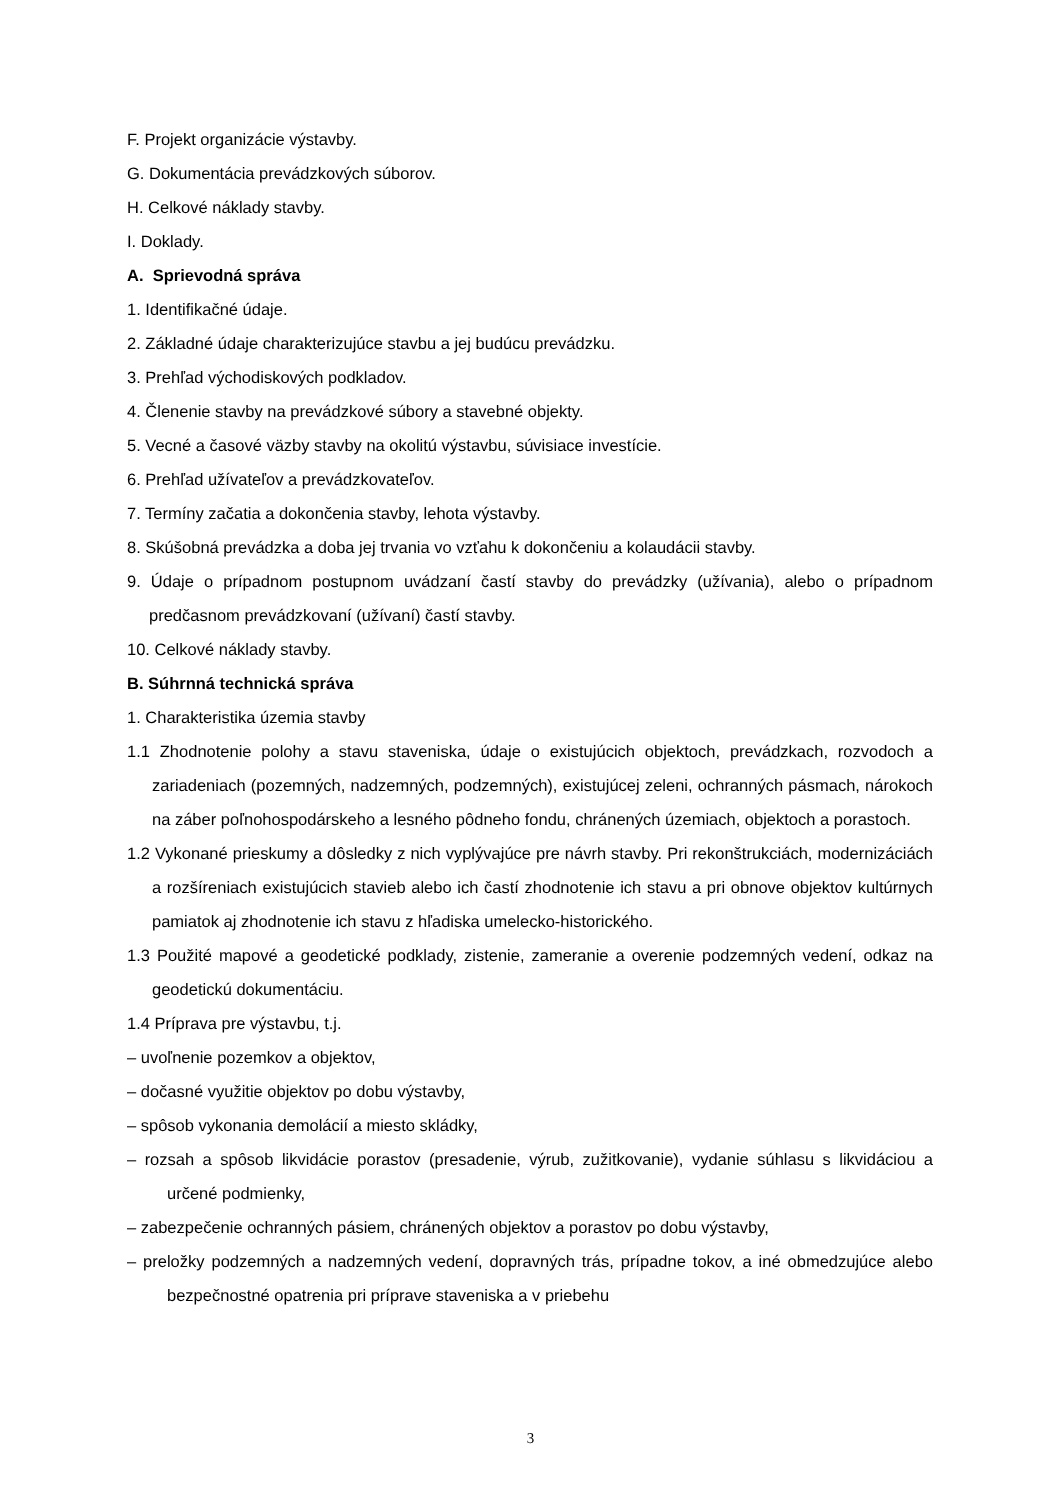F. Projekt organizácie výstavby.
G. Dokumentácia prevádzkových súborov.
H. Celkové náklady stavby.
I. Doklady.
A. Sprievodná správa
1. Identifikačné údaje.
2. Základné údaje charakterizujúce stavbu a jej budúcu prevádzku.
3. Prehľad východiskových podkladov.
4. Členenie stavby na prevádzkové súbory a stavebné objekty.
5. Vecné a časové väzby stavby na okolitú výstavbu, súvisiace investície.
6. Prehľad užívateľov a prevádzkovateľov.
7. Termíny začatia a dokončenia stavby, lehota výstavby.
8. Skúšobná prevádzka a doba jej trvania vo vzťahu k dokončeniu a kolaudácii stavby.
9. Údaje o prípadnom postupnom uvádzaní častí stavby do prevádzky (užívania), alebo o prípadnom predčasnom prevádzkovaní (užívaní) častí stavby.
10. Celkové náklady stavby.
B. Súhrnná technická správa
1. Charakteristika územia stavby
1.1 Zhodnotenie polohy a stavu staveniska, údaje o existujúcich objektoch, prevádzkach, rozvodoch a zariadeniach (pozemných, nadzemných, podzemných), existujúcej zeleni, ochranných pásmach, nárokoch na záber poľnohospodárskeho a lesného pôdneho fondu, chránených územiach, objektoch a porastoch.
1.2 Vykonané prieskumy a dôsledky z nich vyplývajúce pre návrh stavby. Pri rekonštrukciách, modernizáciách a rozšíreniach existujúcich stavieb alebo ich častí zhodnotenie ich stavu a pri obnove objektov kultúrnych pamiatok aj zhodnotenie ich stavu z hľadiska umelecko-historického.
1.3 Použité mapové a geodetické podklady, zistenie, zameranie a overenie podzemných vedení, odkaz na geodetickú dokumentáciu.
1.4 Príprava pre výstavbu, t.j.
– uvoľnenie pozemkov a objektov,
– dočasné využitie objektov po dobu výstavby,
– spôsob vykonania demolácií a miesto skládky,
– rozsah a spôsob likvidácie porastov (presadenie, výrub, zužitkovanie), vydanie súhlasu s likvidáciou a určené podmienky,
– zabezpečenie ochranných pásiem, chránených objektov a porastov po dobu výstavby,
– preložky podzemných a nadzemných vedení, dopravných trás, prípadne tokov, a iné obmedzujúce alebo bezpečnostné opatrenia pri príprave staveniska a v priebehu
3